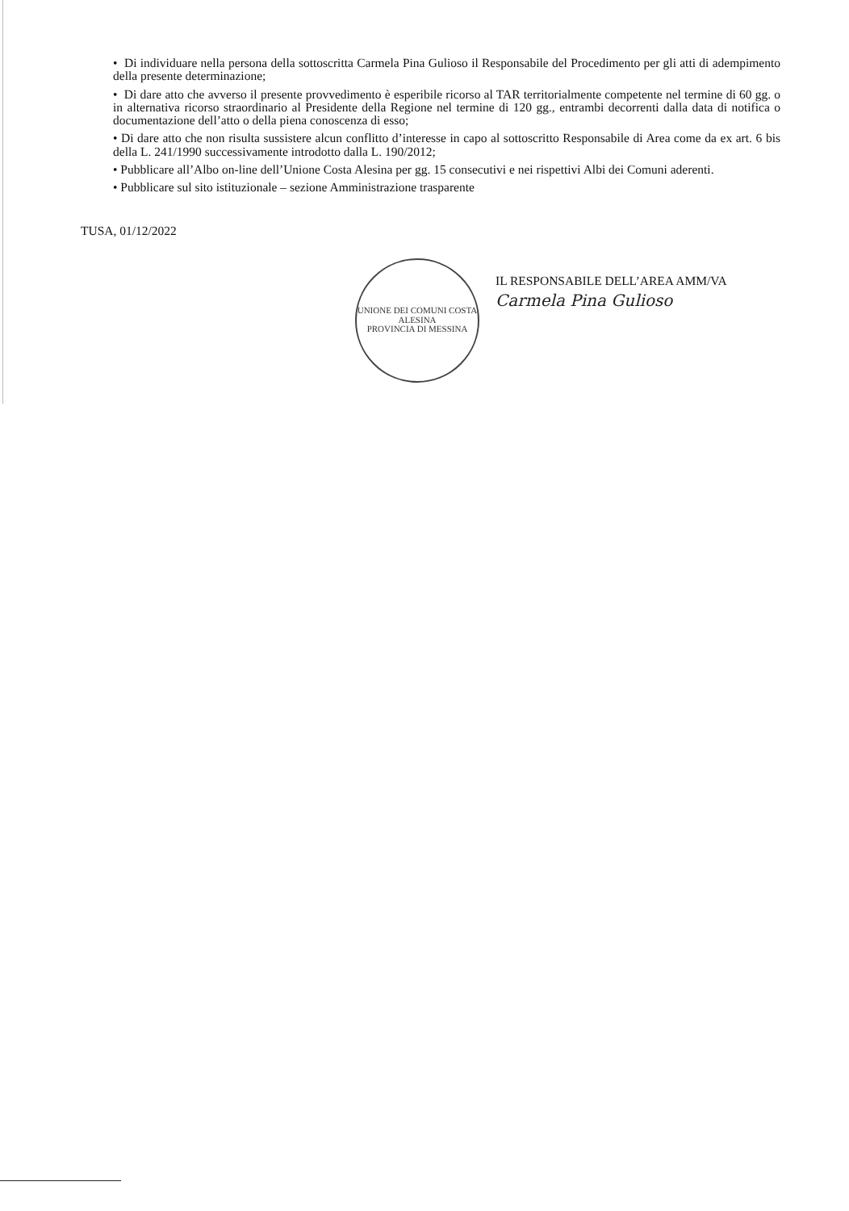• Di individuare nella persona della sottoscritta Carmela Pina Gulioso il Responsabile del Procedimento per gli atti di adempimento della presente determinazione;
• Di dare atto che avverso il presente provvedimento è esperibile ricorso al TAR territorialmente competente nel termine di 60 gg. o in alternativa ricorso straordinario al Presidente della Regione nel termine di 120 gg., entrambi decorrenti dalla data di notifica o documentazione dell’atto o della piena conoscenza di esso;
• Di dare atto che non risulta sussistere alcun conflitto d’interesse in capo al sottoscritto Responsabile di Area come da ex art. 6 bis della L. 241/1990 successivamente introdotto dalla L. 190/2012;
• Pubblicare all’Albo on-line dell’Unione Costa Alesina per gg. 15 consecutivi e nei rispettivi Albi dei Comuni aderenti.
• Pubblicare sul sito istituzionale – sezione Amministrazione trasparente
TUSA, 01/12/2022
UNIONE DEI COMUNI COSTA ALESINA
PROVINCIA DI MESSINA
IL RESPONSABILE DELL’AREA AMM/VA
Carmela Pina Gulioso